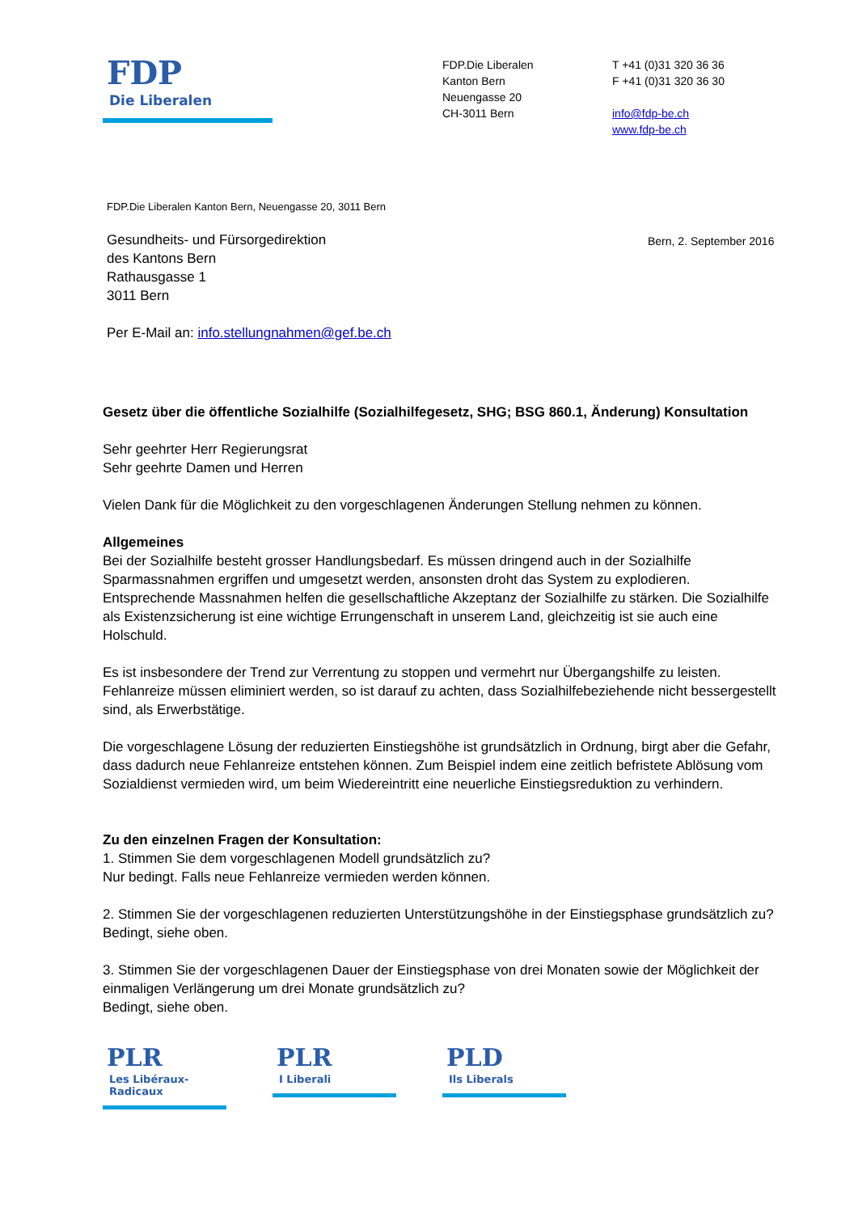FDP
Die Liberalen
FDP.Die Liberalen
Kanton Bern
Neuengasse 20
CH-3011 Bern
T +41 (0)31 320 36 36
F +41 (0)31 320 36 30
info@fdp-be.ch
www.fdp-be.ch
FDP.Die Liberalen Kanton Bern, Neuengasse 20, 3011 Bern
Gesundheits- und Fürsorgedirektion
des Kantons Bern
Rathausgasse 1
3011 Bern
Bern, 2. September 2016
Per E-Mail an: info.stellungnahmen@gef.be.ch
Gesetz über die öffentliche Sozialhilfe (Sozialhilfegesetz, SHG; BSG 860.1, Änderung) Konsultation
Sehr geehrter Herr Regierungsrat
Sehr geehrte Damen und Herren
Vielen Dank für die Möglichkeit zu den vorgeschlagenen Änderungen Stellung nehmen zu können.
Allgemeines
Bei der Sozialhilfe besteht grosser Handlungsbedarf. Es müssen dringend auch in der Sozialhilfe Sparmassnahmen ergriffen und umgesetzt werden, ansonsten droht das System zu explodieren. Entsprechende Massnahmen helfen die gesellschaftliche Akzeptanz der Sozialhilfe zu stärken. Die Sozialhilfe als Existenzsicherung ist eine wichtige Errungenschaft in unserem Land, gleichzeitig ist sie auch eine Holschuld.
Es ist insbesondere der Trend zur Verrentung zu stoppen und vermehrt nur Übergangshilfe zu leisten. Fehlanreize müssen eliminiert werden, so ist darauf zu achten, dass Sozialhilfebeziehende nicht bessergestellt sind, als Erwerbstätige.
Die vorgeschlagene Lösung der reduzierten Einstiegshöhe ist grundsätzlich in Ordnung, birgt aber die Gefahr, dass dadurch neue Fehlanreize entstehen können. Zum Beispiel indem eine zeitlich befristete Ablösung vom Sozialdienst vermieden wird, um beim Wiedereintritt eine neuerliche Einstiegsreduktion zu verhindern.
Zu den einzelnen Fragen der Konsultation:
1. Stimmen Sie dem vorgeschlagenen Modell grundsätzlich zu?
Nur bedingt. Falls neue Fehlanreize vermieden werden können.
2. Stimmen Sie der vorgeschlagenen reduzierten Unterstützungshöhe in der Einstiegsphase grundsätzlich zu?
Bedingt, siehe oben.
3. Stimmen Sie der vorgeschlagenen Dauer der Einstiegsphase von drei Monaten sowie der Möglichkeit der einmaligen Verlängerung um drei Monate grundsätzlich zu?
Bedingt, siehe oben.
PLR
Les Libéraux-Radicaux
PLR
I Liberali
PLD
Ils Liberals